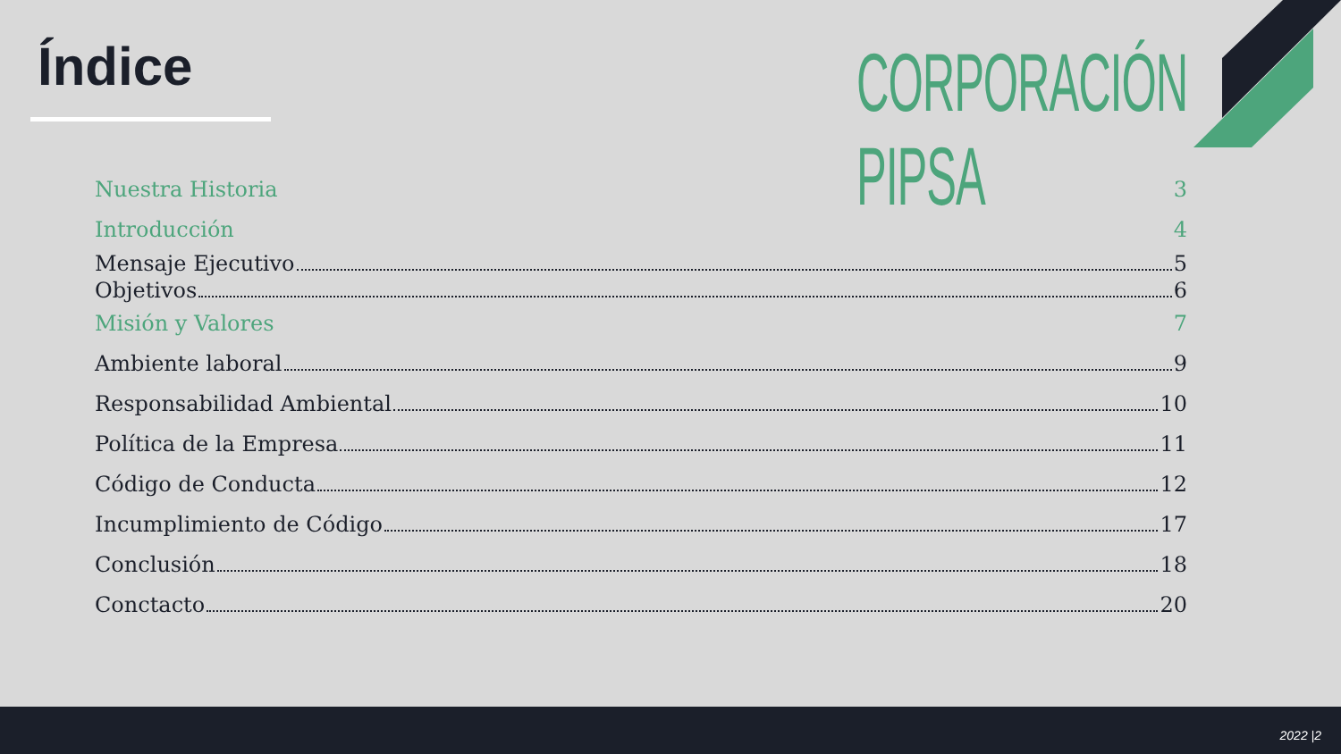Índice CORPORACIÓN PIPSA
Nuestra Historia 3
Introducción 4
Mensaje Ejecutivo 5
Objetivos 6
Misión y Valores 7
Ambiente laboral 9
Responsabilidad Ambiental 10
Política de la Empresa 11
Código de Conducta 12
Incumplimiento de Código 17
Conclusión 18
Conctacto 20
2022 |2